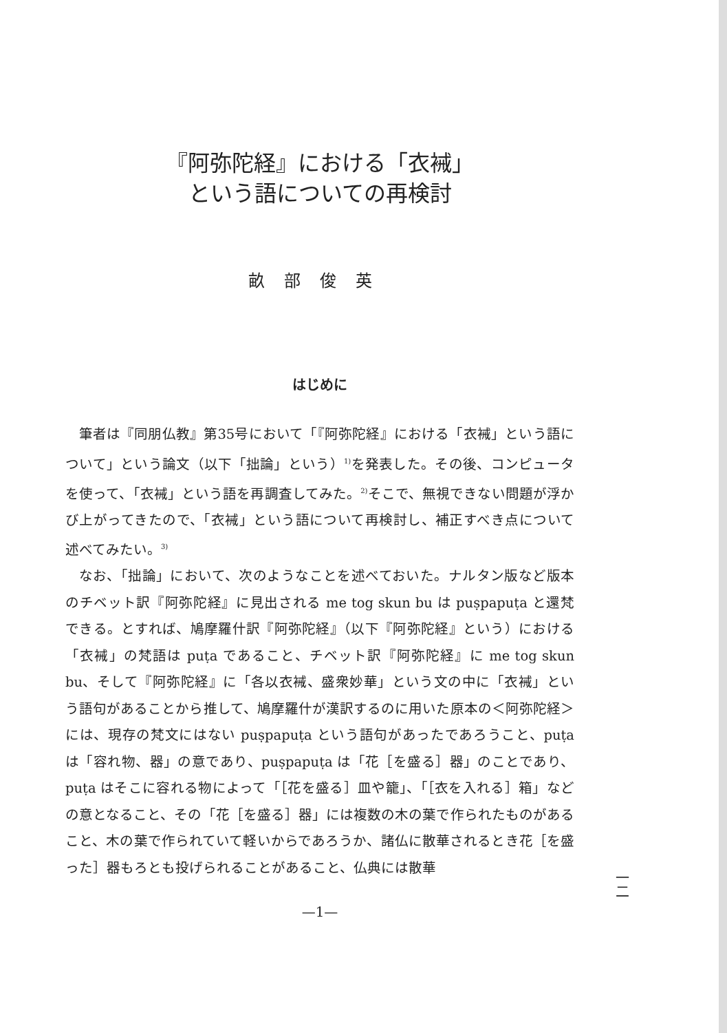『阿弥陀経』における「衣裓」
という語についての再検討
畝部俊英
はじめに
筆者は『同朋仏教』第35号において「『阿弥陀経』における「衣裓」という語について」という論文（以下「拙論」という）<sup>1)</sup>を発表した。その後、コンピュータを使って、「衣裓」という語を再調査してみた。<sup>2)</sup>そこで、無視できない問題が浮かび上がってきたので、「衣裓」という語について再検討し、補正すべき点について述べてみたい。<sup>3)</sup>
なお、「拙論」において、次のようなことを述べておいた。ナルタン版など版本のチベット訳『阿弥陀経』に見出される me tog skun bu は puṣpapuṭa と還梵できる。とすれば、鳩摩羅什訳『阿弥陀経』（以下『阿弥陀経』という）における「衣裓」の梵語は puṭa であること、チベット訳『阿弥陀経』に me tog skun bu、そして『阿弥陀経』に「各以衣裓、盛衆妙華」という文の中に「衣裓」という語句があることから推して、鳩摩羅什が漢訳するのに用いた原本の＜阿弥陀経＞には、現存の梵文にはない puṣpapuṭa という語句があったであろうこと、puṭa は「容れ物、器」の意であり、puṣpapuṭa は「花［を盛る］器」のことであり、puṭa はそこに容れる物によって「［花を盛る］皿や籠」、「［衣を入れる］箱」などの意となること、その「花［を盛る］器」には複数の木の葉で作られたものがあること、木の葉で作られていて軽いからであろうか、諸仏に散華されるとき花［を盛った］器もろとも投げられることがあること、仏典には散華
—1—
一
二